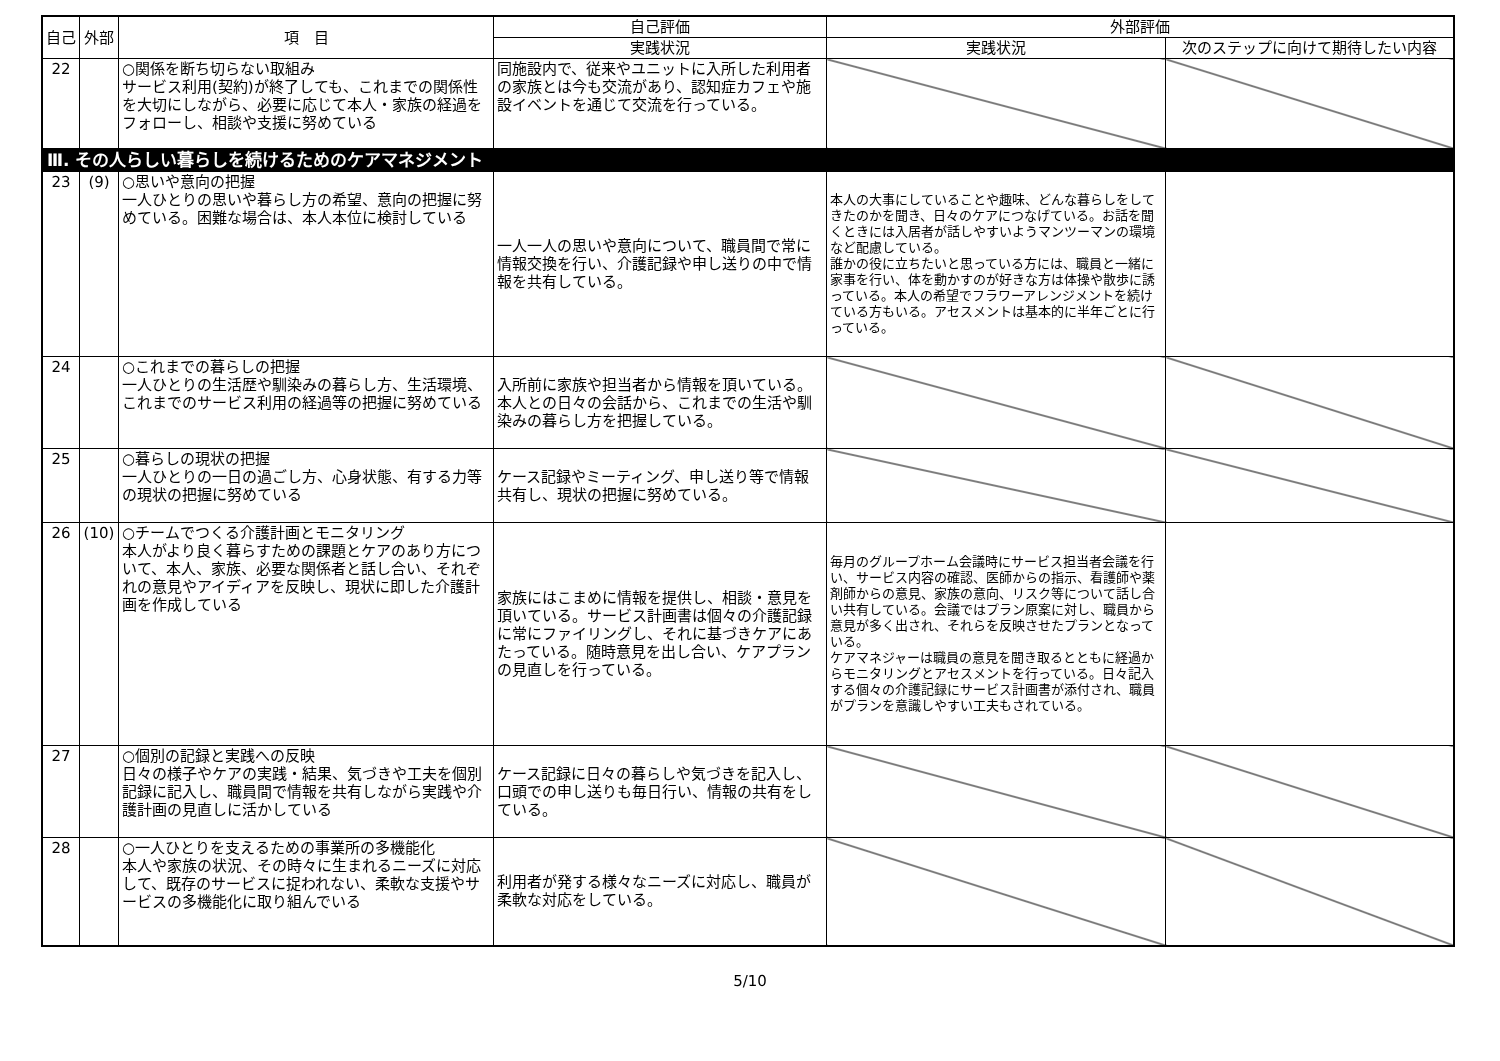| 自己 | 外部 | 項 目 | 自己評価 | 外部評価 | |
| --- | --- | --- | --- | --- | --- |
| | | | 実践状況 | 実践状況 | 次のステップに向けて期待したい内容 |
| 22 | | ○関係を断ち切らない取組み サービス利用(契約)が終了しても、これまでの関係性を大切にしながら、必要に応じて本人・家族の経過をフォローし、相談や支援に努めている | 同施設内で、従来やユニットに入所した利用者の家族とは今も交流があり、認知症カフェや施設イベントを通じて交流を行っている。 | | |
| Ⅲ. その人らしい暮らしを続けるためのケアマネジメント | | | | | |
| 23 | (9) | ○思いや意向の把握 一人ひとりの思いや暮らし方の希望、意向の把握に努めている。困難な場合は、本人本位に検討している | 一人一人の思いや意向について、職員間で常に情報交換を行い、介護記録や申し送りの中で情報を共有している。 | 本人の大事にしていることや趣味、どんな暮らしをしてきたのかを聞き、日々のケアにつなげている。お話を聞くときには入居者が話しやすいようマンツーマンの環境など配慮している。 誰かの役に立ちたいと思っている方には、職員と一緒に家事を行い、体を動かすのが好きな方は体操や散歩に誘っている。本人の希望でフラワーアレンジメントを続けている方もいる。アセスメントは基本的に半年ごとに行っている。 | |
| 24 | | ○これまでの暮らしの把握 一人ひとりの生活歴や馴染みの暮らし方、生活環境、これまでのサービス利用の経過等の把握に努めている | 入所前に家族や担当者から情報を頂いている。本人との日々の会話から、これまでの生活や馴染みの暮らし方を把握している。 | | |
| 25 | | ○暮らしの現状の把握 一人ひとりの一日の過ごし方、心身状態、有する力等の現状の把握に努めている | ケース記録やミーティング、申し送り等で情報共有し、現状の把握に努めている。 | | |
| 26 | (10) | ○チームでつくる介護計画とモニタリング 本人がより良く暮らすための課題とケアのあり方について、本人、家族、必要な関係者と話し合い、それぞれの意見やアイディアを反映し、現状に即した介護計画を作成している | 家族にはこまめに情報を提供し、相談・意見を頂いている。サービス計画書は個々の介護記録に常にファイリングし、それに基づきケアにあたっている。随時意見を出し合い、ケアプランの見直しを行っている。 | 毎月のグループホーム会議時にサービス担当者会議を行い、サービス内容の確認、医師からの指示、看護師や薬剤師からの意見、家族の意向、リスク等について話し合い共有している。会議ではプラン原案に対し、職員から意見が多く出され、それらを反映させたプランとなっている。 ケアマネジャーは職員の意見を聞き取るとともに経過からモニタリングとアセスメントを行っている。日々記入する個々の介護記録にサービス計画書が添付され、職員がプランを意識しやすい工夫もされている。 | |
| 27 | | ○個別の記録と実践への反映 日々の様子やケアの実践・結果、気づきや工夫を個別記録に記入し、職員間で情報を共有しながら実践や介護計画の見直しに活かしている | ケース記録に日々の暮らしや気づきを記入し、口頭での申し送りも毎日行い、情報の共有をしている。 | | |
| 28 | | ○一人ひとりを支えるための事業所の多機能化 本人や家族の状況、その時々に生まれるニーズに対応して、既存のサービスに捉われない、柔軟な支援やサービスの多機能化に取り組んでいる | 利用者が発する様々なニーズに対応し、職員が柔軟な対応をしている。 | | |
5/10